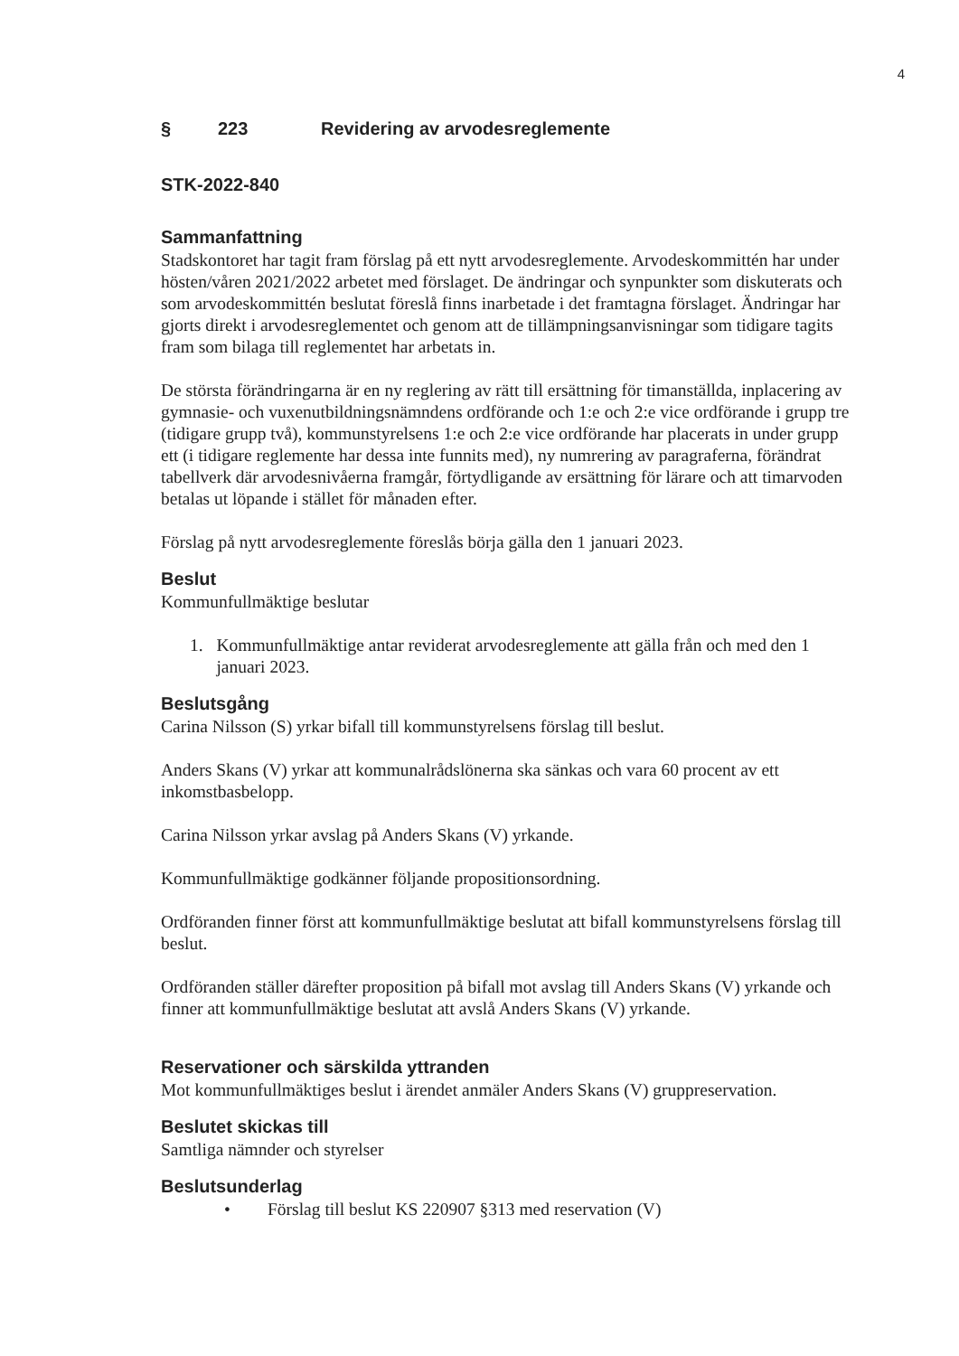4
§ 223 Revidering av arvodesreglemente
STK-2022-840
Sammanfattning
Stadskontoret har tagit fram förslag på ett nytt arvodesreglemente. Arvodeskommittén har under hösten/våren 2021/2022 arbetet med förslaget. De ändringar och synpunkter som diskuterats och som arvodeskommittén beslutat föreslå finns inarbetade i det framtagna förslaget. Ändringar har gjorts direkt i arvodesreglementet och genom att de tillämpningsanvisningar som tidigare tagits fram som bilaga till reglementet har arbetats in.
De största förändringarna är en ny reglering av rätt till ersättning för timanställda, inplacering av gymnasie- och vuxenutbildningsnämndens ordförande och 1:e och 2:e vice ordförande i grupp tre (tidigare grupp två), kommunstyrelsens 1:e och 2:e vice ordförande har placerats in under grupp ett (i tidigare reglemente har dessa inte funnits med), ny numrering av paragraferna, förändrat tabellverk där arvodesnivåerna framgår, förtydligande av ersättning för lärare och att timarvoden betalas ut löpande i stället för månaden efter.
Förslag på nytt arvodesreglemente föreslås börja gälla den 1 januari 2023.
Beslut
Kommunfullmäktige beslutar
1. Kommunfullmäktige antar reviderat arvodesreglemente att gälla från och med den 1 januari 2023.
Beslutsgång
Carina Nilsson (S) yrkar bifall till kommunstyrelsens förslag till beslut.
Anders Skans (V) yrkar att kommunalrådslönerna ska sänkas och vara 60 procent av ett inkomstbasbelopp.
Carina Nilsson yrkar avslag på Anders Skans (V) yrkande.
Kommunfullmäktige godkänner följande propositionsordning.
Ordföranden finner först att kommunfullmäktige beslutat att bifall kommunstyrelsens förslag till beslut.
Ordföranden ställer därefter proposition på bifall mot avslag till Anders Skans (V) yrkande och finner att kommunfullmäktige beslutat att avslå Anders Skans (V) yrkande.
Reservationer och särskilda yttranden
Mot kommunfullmäktiges beslut i ärendet anmäler Anders Skans (V) gruppreservation.
Beslutet skickas till
Samtliga nämnder och styrelser
Beslutsunderlag
• Förslag till beslut KS 220907 §313 med reservation (V)